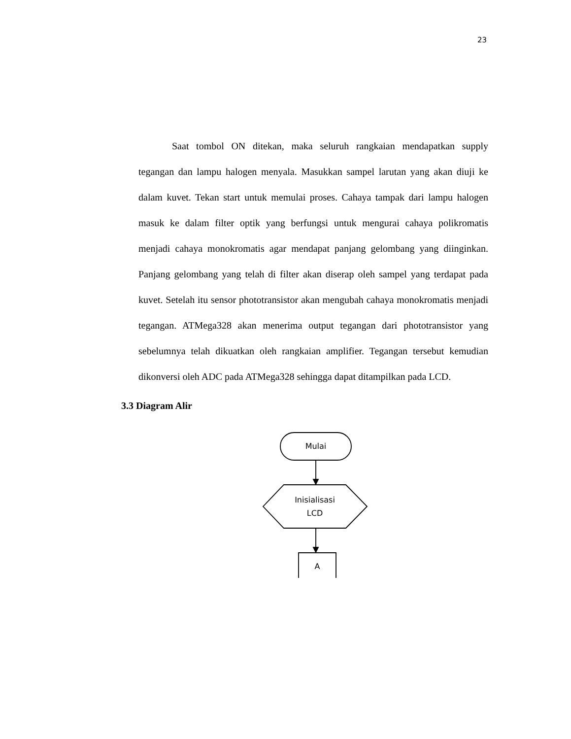23
Saat tombol ON ditekan, maka seluruh rangkaian mendapatkan supply tegangan dan lampu halogen menyala. Masukkan sampel larutan yang akan diuji ke dalam kuvet. Tekan start untuk memulai proses. Cahaya tampak dari lampu halogen masuk ke dalam filter optik yang berfungsi untuk mengurai cahaya polikromatis menjadi cahaya monokromatis agar mendapat panjang gelombang yang diinginkan. Panjang gelombang yang telah di filter akan diserap oleh sampel yang terdapat pada kuvet. Setelah itu sensor phototransistor akan mengubah cahaya monokromatis menjadi tegangan. ATMega328 akan menerima output tegangan dari phototransistor yang sebelumnya telah dikuatkan oleh rangkaian amplifier. Tegangan tersebut kemudian dikonversi oleh ADC pada ATMega328 sehingga dapat ditampilkan pada LCD.
3.3 Diagram Alir
Mulai
Inisialisasi
LCD
A